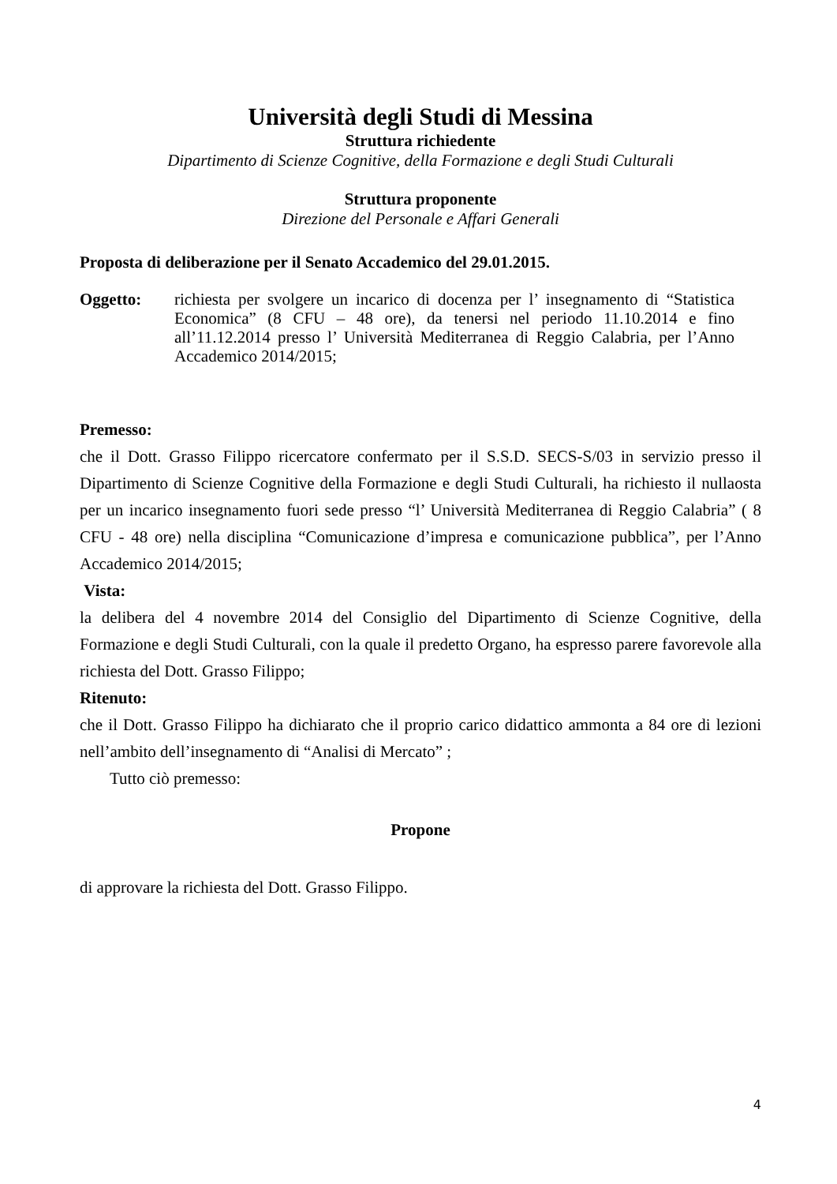Università degli Studi di Messina
Struttura richiedente
Dipartimento di Scienze Cognitive, della Formazione e degli Studi Culturali
Struttura proponente
Direzione del Personale e Affari Generali
Proposta di deliberazione per il Senato Accademico del 29.01.2015.
Oggetto: richiesta per svolgere un incarico di docenza per l’ insegnamento di “Statistica Economica” (8 CFU – 48 ore), da tenersi nel periodo 11.10.2014 e fino all’11.12.2014 presso l’ Università Mediterranea di Reggio Calabria, per l’Anno Accademico 2014/2015;
Premesso:
che il Dott. Grasso Filippo ricercatore confermato per il S.S.D. SECS-S/03 in servizio presso il Dipartimento di Scienze Cognitive della Formazione e degli Studi Culturali, ha richiesto il nullaosta per un incarico insegnamento fuori sede presso “l’ Università Mediterranea di Reggio Calabria” ( 8 CFU - 48 ore) nella disciplina “Comunicazione d’impresa e comunicazione pubblica”, per l’Anno Accademico 2014/2015;
Vista:
la delibera del 4 novembre 2014 del Consiglio del Dipartimento di Scienze Cognitive, della Formazione e degli Studi Culturali, con la quale il predetto Organo, ha espresso parere favorevole alla richiesta del Dott. Grasso Filippo;
Ritenuto:
che il Dott. Grasso Filippo ha dichiarato che il proprio carico didattico ammonta a 84 ore di lezioni nell’ambito dell’insegnamento di “Analisi di Mercato” ;
Tutto ciò premesso:
Propone
di approvare la richiesta del Dott. Grasso Filippo.
4